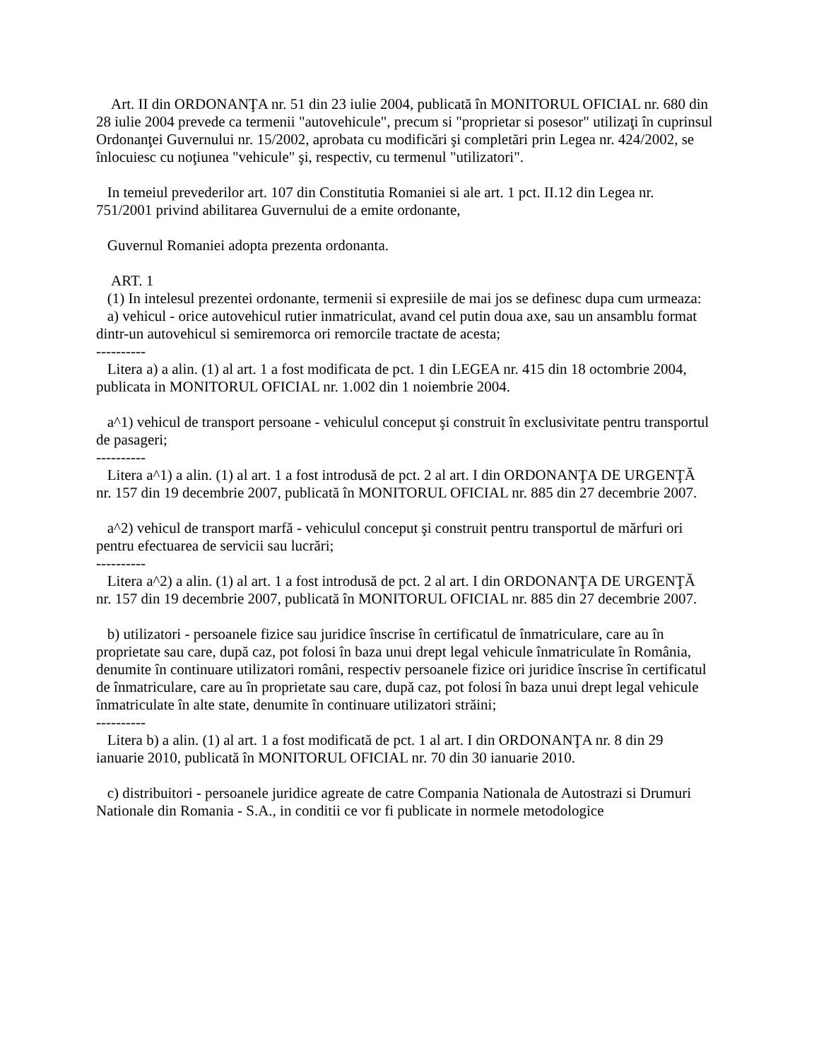Art. II din ORDONANŢA nr. 51 din 23 iulie 2004, publicată în MONITORUL OFICIAL nr. 680 din 28 iulie 2004 prevede ca termenii "autovehicule", precum si "proprietar si posesor" utilizaţi în cuprinsul Ordonanţei Guvernului nr. 15/2002, aprobata cu modificări şi completări prin Legea nr. 424/2002, se înlocuiesc cu noţiunea "vehicule" şi, respectiv, cu termenul "utilizatori".
In temeiul prevederilor art. 107 din Constitutia Romaniei si ale art. 1 pct. II.12 din Legea nr. 751/2001 privind abilitarea Guvernului de a emite ordonante,
Guvernul Romaniei adopta prezenta ordonanta.
ART. 1
(1) In intelesul prezentei ordonante, termenii si expresiile de mai jos se definesc dupa cum urmeaza:
a) vehicul - orice autovehicul rutier inmatriculat, avand cel putin doua axe, sau un ansamblu format dintr-un autovehicul si semiremorca ori remorcile tractate de acesta;
----------
Litera a) a alin. (1) al art. 1 a fost modificata de pct. 1 din LEGEA nr. 415 din 18 octombrie 2004, publicata in MONITORUL OFICIAL nr. 1.002 din 1 noiembrie 2004.
a^1) vehicul de transport persoane - vehiculul conceput şi construit în exclusivitate pentru transportul de pasageri;
----------
Litera a^1) a alin. (1) al art. 1 a fost introdusă de pct. 2 al art. I din ORDONANŢA DE URGENŢĂ nr. 157 din 19 decembrie 2007, publicată în MONITORUL OFICIAL nr. 885 din 27 decembrie 2007.
a^2) vehicul de transport marfă - vehiculul conceput şi construit pentru transportul de mărfuri ori pentru efectuarea de servicii sau lucrări;
----------
Litera a^2) a alin. (1) al art. 1 a fost introdusă de pct. 2 al art. I din ORDONANŢA DE URGENŢĂ nr. 157 din 19 decembrie 2007, publicată în MONITORUL OFICIAL nr. 885 din 27 decembrie 2007.
b) utilizatori - persoanele fizice sau juridice înscrise în certificatul de înmatriculare, care au în proprietate sau care, după caz, pot folosi în baza unui drept legal vehicule înmatriculate în România, denumite în continuare utilizatori români, respectiv persoanele fizice ori juridice înscrise în certificatul de înmatriculare, care au în proprietate sau care, după caz, pot folosi în baza unui drept legal vehicule înmatriculate în alte state, denumite în continuare utilizatori străini;
----------
Litera b) a alin. (1) al art. 1 a fost modificată de pct. 1 al art. I din ORDONANŢA nr. 8 din 29 ianuarie 2010, publicată în MONITORUL OFICIAL nr. 70 din 30 ianuarie 2010.
c) distribuitori - persoanele juridice agreate de catre Compania Nationala de Autostrazi si Drumuri Nationale din Romania - S.A., in conditii ce vor fi publicate in normele metodologice